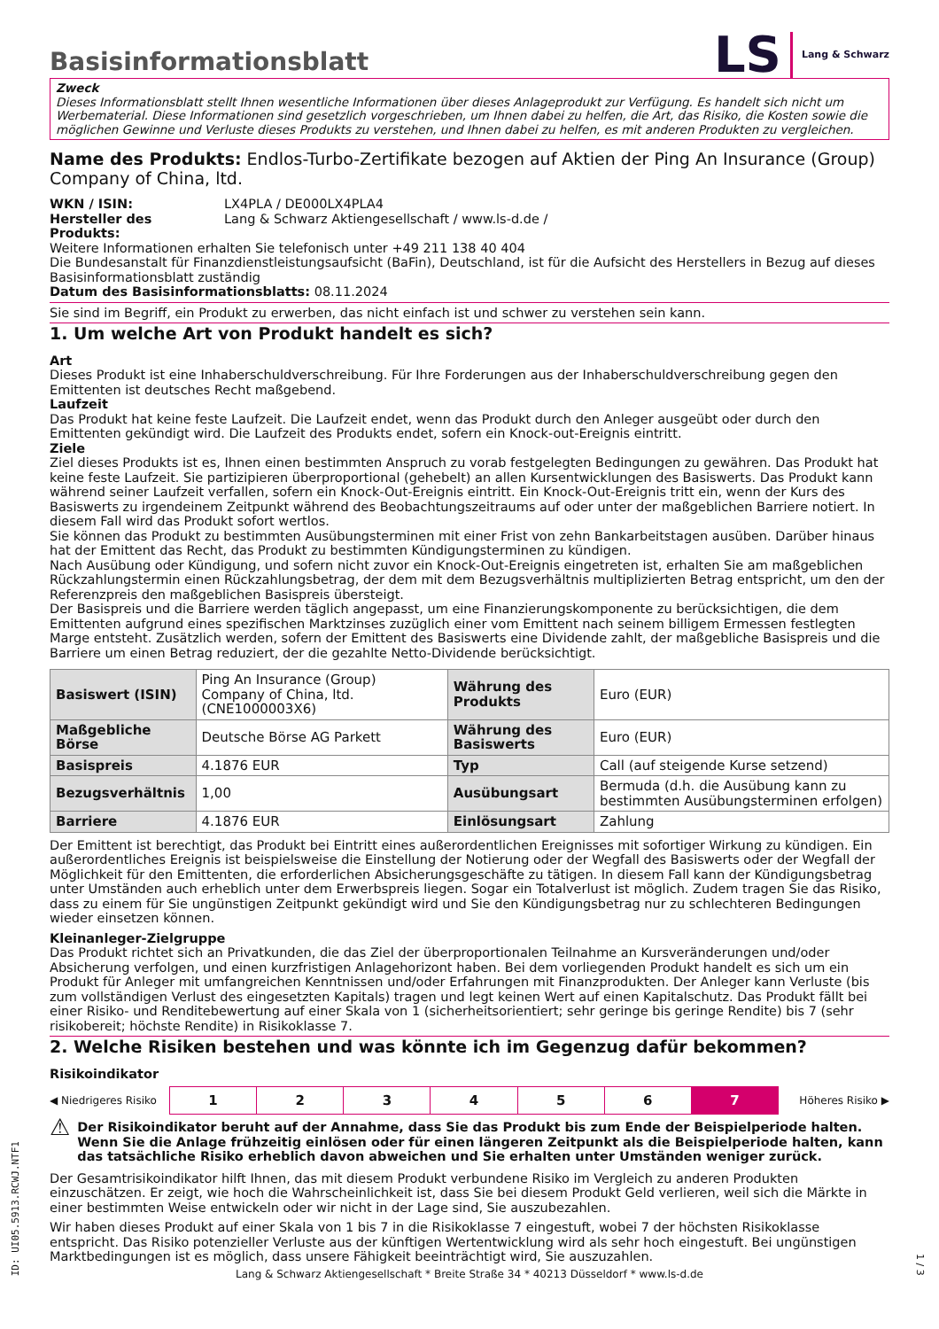Basisinformationsblatt
LS Lang & Schwarz
Zweck
Dieses Informationsblatt stellt Ihnen wesentliche Informationen über dieses Anlageprodukt zur Verfügung. Es handelt sich nicht um Werbematerial. Diese Informationen sind gesetzlich vorgeschrieben, um Ihnen dabei zu helfen, die Art, das Risiko, die Kosten sowie die möglichen Gewinne und Verluste dieses Produkts zu verstehen, und Ihnen dabei zu helfen, es mit anderen Produkten zu vergleichen.
Name des Produkts: Endlos-Turbo-Zertifikate bezogen auf Aktien der Ping An Insurance (Group) Company of China, ltd.
| WKN / ISIN: | LX4PLA / DE000LX4PLA4 |
| Hersteller des Produkts: | Lang & Schwarz Aktiengesellschaft / www.ls-d.de / |
Weitere Informationen erhalten Sie telefonisch unter +49 211 138 40 404
Die Bundesanstalt für Finanzdienstleistungsaufsicht (BaFin), Deutschland, ist für die Aufsicht des Herstellers in Bezug auf dieses Basisinformationsblatt zuständig
Datum des Basisinformationsblatts: 08.11.2024
Sie sind im Begriff, ein Produkt zu erwerben, das nicht einfach ist und schwer zu verstehen sein kann.
1. Um welche Art von Produkt handelt es sich?
Art
Dieses Produkt ist eine Inhaberschuldverschreibung. Für Ihre Forderungen aus der Inhaberschuldverschreibung gegen den Emittenten ist deutsches Recht maßgebend.
Laufzeit
Das Produkt hat keine feste Laufzeit. Die Laufzeit endet, wenn das Produkt durch den Anleger ausgeübt oder durch den Emittenten gekündigt wird. Die Laufzeit des Produkts endet, sofern ein Knock-out-Ereignis eintritt.
Ziele
Ziel dieses Produkts ist es, Ihnen einen bestimmten Anspruch zu vorab festgelegten Bedingungen zu gewähren. Das Produkt hat keine feste Laufzeit. Sie partizipieren überproportional (gehebelt) an allen Kursentwicklungen des Basiswerts. Das Produkt kann während seiner Laufzeit verfallen, sofern ein Knock-Out-Ereignis eintritt. Ein Knock-Out-Ereignis tritt ein, wenn der Kurs des Basiswerts zu irgendeinem Zeitpunkt während des Beobachtungszeitraums auf oder unter der maßgeblichen Barriere notiert. In diesem Fall wird das Produkt sofort wertlos.
Sie können das Produkt zu bestimmten Ausübungsterminen mit einer Frist von zehn Bankarbeitstagen ausüben. Darüber hinaus hat der Emittent das Recht, das Produkt zu bestimmten Kündigungsterminen zu kündigen.
Nach Ausübung oder Kündigung, und sofern nicht zuvor ein Knock-Out-Ereignis eingetreten ist, erhalten Sie am maßgeblichen Rückzahlungstermin einen Rückzahlungsbetrag, der dem mit dem Bezugsverhältnis multiplizierten Betrag entspricht, um den der Referenzpreis den maßgeblichen Basispreis übersteigt.
Der Basispreis und die Barriere werden täglich angepasst, um eine Finanzierungskomponente zu berücksichtigen, die dem Emittenten aufgrund eines spezifischen Marktzinses zuzüglich einer vom Emittent nach seinem billigem Ermessen festlegten Marge entsteht. Zusätzlich werden, sofern der Emittent des Basiswerts eine Dividende zahlt, der maßgebliche Basispreis und die Barriere um einen Betrag reduziert, der die gezahlte Netto-Dividende berücksichtigt.
| Basiswert (ISIN) | Ping An Insurance (Group) Company of China, ltd. (CNE1000003X6) | Währung des Produkts | Euro (EUR) |
| Maßgebliche Börse | Deutsche Börse AG Parkett | Währung des Basiswerts | Euro (EUR) |
| Basispreis | 4.1876 EUR | Typ | Call (auf steigende Kurse setzend) |
| Bezugsverhältnis | 1,00 | Ausübungsart | Bermuda (d.h. die Ausübung kann zu bestimmten Ausübungsterminen erfolgen) |
| Barriere | 4.1876 EUR | Einlösungsart | Zahlung |
Der Emittent ist berechtigt, das Produkt bei Eintritt eines außerordentlichen Ereignisses mit sofortiger Wirkung zu kündigen. Ein außerordentliches Ereignis ist beispielsweise die Einstellung der Notierung oder der Wegfall des Basiswerts oder der Wegfall der Möglichkeit für den Emittenten, die erforderlichen Absicherungsgeschäfte zu tätigen. In diesem Fall kann der Kündigungsbetrag unter Umständen auch erheblich unter dem Erwerbspreis liegen. Sogar ein Totalverlust ist möglich. Zudem tragen Sie das Risiko, dass zu einem für Sie ungünstigen Zeitpunkt gekündigt wird und Sie den Kündigungsbetrag nur zu schlechteren Bedingungen wieder einsetzen können.
Kleinanleger-Zielgruppe
Das Produkt richtet sich an Privatkunden, die das Ziel der überproportionalen Teilnahme an Kursveränderungen und/oder Absicherung verfolgen, und einen kurzfristigen Anlagehorizont haben. Bei dem vorliegenden Produkt handelt es sich um ein Produkt für Anleger mit umfangreichen Kenntnissen und/oder Erfahrungen mit Finanzprodukten. Der Anleger kann Verluste (bis zum vollständigen Verlust des eingesetzten Kapitals) tragen und legt keinen Wert auf einen Kapitalschutz. Das Produkt fällt bei einer Risiko- und Renditebewertung auf einer Skala von 1 (sicherheitsorientiert; sehr geringe bis geringe Rendite) bis 7 (sehr risikobereit; höchste Rendite) in Risikoklasse 7.
2. Welche Risiken bestehen und was könnte ich im Gegenzug dafür bekommen?
Risikoindikator
◀ Niedrigeres Risiko
| 1 | 2 | 3 | 4 | 5 | 6 | 7 |
Höheres Risiko ▶
⚠ Der Risikoindikator beruht auf der Annahme, dass Sie das Produkt bis zum Ende der Beispielperiode halten. Wenn Sie die Anlage frühzeitig einlösen oder für einen längeren Zeitpunkt als die Beispielperiode halten, kann das tatsächliche Risiko erheblich davon abweichen und Sie erhalten unter Umständen weniger zurück.
Der Gesamtrisikoindikator hilft Ihnen, das mit diesem Produkt verbundene Risiko im Vergleich zu anderen Produkten einzuschätzen. Er zeigt, wie hoch die Wahrscheinlichkeit ist, dass Sie bei diesem Produkt Geld verlieren, weil sich die Märkte in einer bestimmten Weise entwickeln oder wir nicht in der Lage sind, Sie auszubezahlen.
Wir haben dieses Produkt auf einer Skala von 1 bis 7 in die Risikoklasse 7 eingestuft, wobei 7 der höchsten Risikoklasse entspricht. Das Risiko potenzieller Verluste aus der künftigen Wertentwicklung wird als sehr hoch eingestuft. Bei ungünstigen Marktbedingungen ist es möglich, dass unsere Fähigkeit beeinträchtigt wird, Sie auszuzahlen.
ID: UI05.5913.RCWJ.NTF1
Lang & Schwarz Aktiengesellschaft * Breite Straße 34 * 40213 Düsseldorf * www.ls-d.de
1 / 3